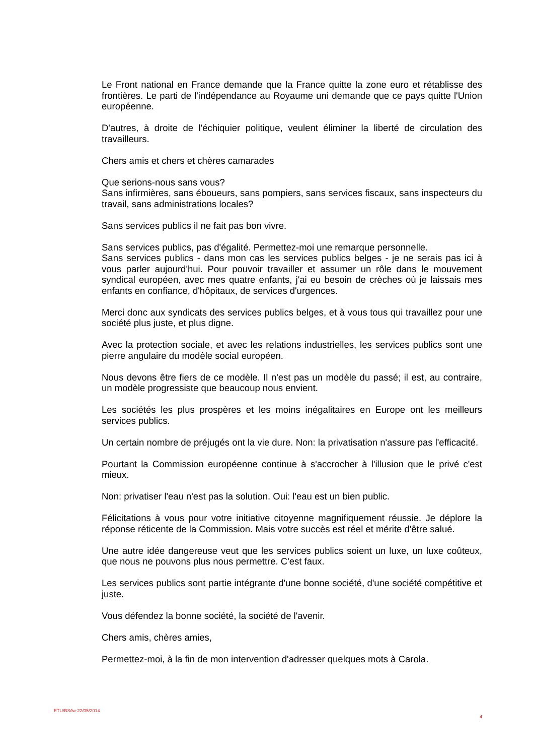Le Front national en France demande que la France quitte la zone euro et rétablisse des frontières. Le parti de l'indépendance au Royaume uni demande que ce pays quitte l'Union européenne.
D'autres, à droite de l'échiquier politique, veulent éliminer la liberté de circulation des travailleurs.
Chers amis et chers et chères camarades
Que serions-nous sans vous?
Sans infirmières, sans éboueurs, sans pompiers, sans services fiscaux, sans inspecteurs du travail, sans administrations locales?
Sans services publics il ne fait pas bon vivre.
Sans services publics, pas d'égalité. Permettez-moi une remarque personnelle.
Sans services publics - dans mon cas les services publics belges - je ne serais pas ici à vous parler aujourd'hui. Pour pouvoir travailler et assumer un rôle dans le mouvement syndical européen, avec mes quatre enfants, j'ai eu besoin de crèches où je laissais mes enfants en confiance, d'hôpitaux, de services d'urgences.
Merci donc aux syndicats des services publics belges, et à vous tous qui travaillez pour une société plus juste, et plus digne.
Avec la protection sociale, et avec les relations industrielles, les services publics sont une pierre angulaire du modèle social européen.
Nous devons être fiers de ce modèle. Il n'est pas un modèle du passé; il est, au contraire, un modèle progressiste que beaucoup nous envient.
Les sociétés les plus prospères et les moins inégalitaires en Europe ont les meilleurs services publics.
Un certain nombre de préjugés ont la vie dure. Non: la privatisation n'assure pas l'efficacité.
Pourtant la Commission européenne continue à s'accrocher à l'illusion que le privé c'est mieux.
Non: privatiser l'eau n'est pas la solution. Oui: l'eau est un bien public.
Félicitations à vous pour votre initiative citoyenne magnifiquement réussie. Je déplore la réponse réticente de la Commission. Mais votre succès est réel et mérite d'être salué.
Une autre idée dangereuse veut que les services publics soient un luxe, un luxe coûteux, que nous ne pouvons plus nous permettre. C'est faux.
Les services publics sont partie intégrante d'une bonne société, d'une société compétitive et juste.
Vous défendez la bonne société, la société de l'avenir.
Chers amis, chères amies,
Permettez-moi, à la fin de mon intervention d'adresser quelques mots à Carola.
ETU/BS/lw-22/05/2014 4